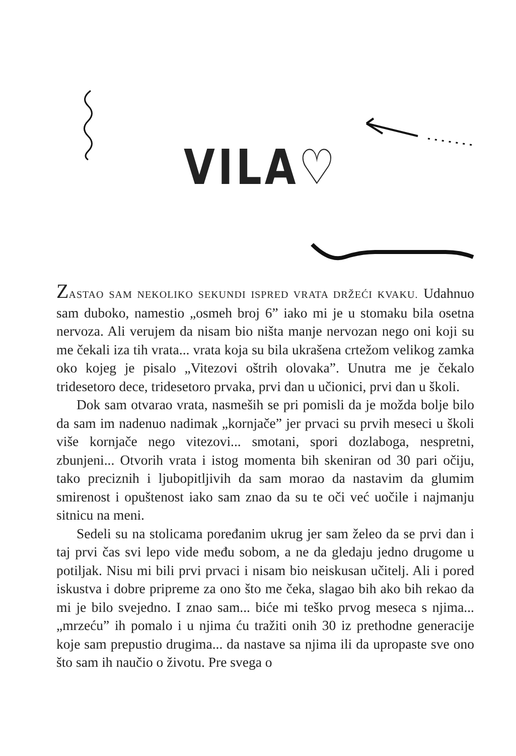VILA♡
ZASTAO SAM NEKOLIKO SEKUNDI ISPRED VRATA DRŽEĆI KVAKU. Udahnuo sam duboko, namestio „osmeh broj 6” iako mi je u stomaku bila osetna nervoza. Ali verujem da nisam bio ništa manje nervozan nego oni koji su me čekali iza tih vrata... vrata koja su bila ukrašena crtežom velikog zamka oko kojeg je pisalo „Vitezovi oštrih olovaka”. Unutra me je čekalo tridesetoro dece, tridesetoro prvaka, prvi dan u učionici, prvi dan u školi.
Dok sam otvarao vrata, nasmeših se pri pomisli da je možda bolje bilo da sam im nadenuo nadimak „kornjače” jer prvaci su prvih meseci u školi više kornjače nego vitezovi... smotani, spori dozlaboga, nespretni, zbunjeni... Otvorih vrata i istog momenta bih skeniran od 30 pari očiju, tako preciznih i ljubopitljivih da sam morao da nastavim da glumim smirenost i opuštenost iako sam znao da su te oči već uočile i najmanju sitnicu na meni.
Sedeli su na stolicama poređanim ukrug jer sam želeo da se prvi dan i taj prvi čas svi lepo vide među sobom, a ne da gledaju jedno drugome u potiljak. Nisu mi bili prvi prvaci i nisam bio neiskusan učitelj. Ali i pored iskustva i dobre pripreme za ono što me čeka, slagao bih ako bih rekao da mi je bilo svejedno. I znao sam... biće mi teško prvog meseca s njima... „mrzeću” ih pomalo i u njima ću tražiti onih 30 iz prethodne generacije koje sam prepustio drugima... da nastave sa njima ili da upropaste sve ono što sam ih naučio o životu. Pre svega o